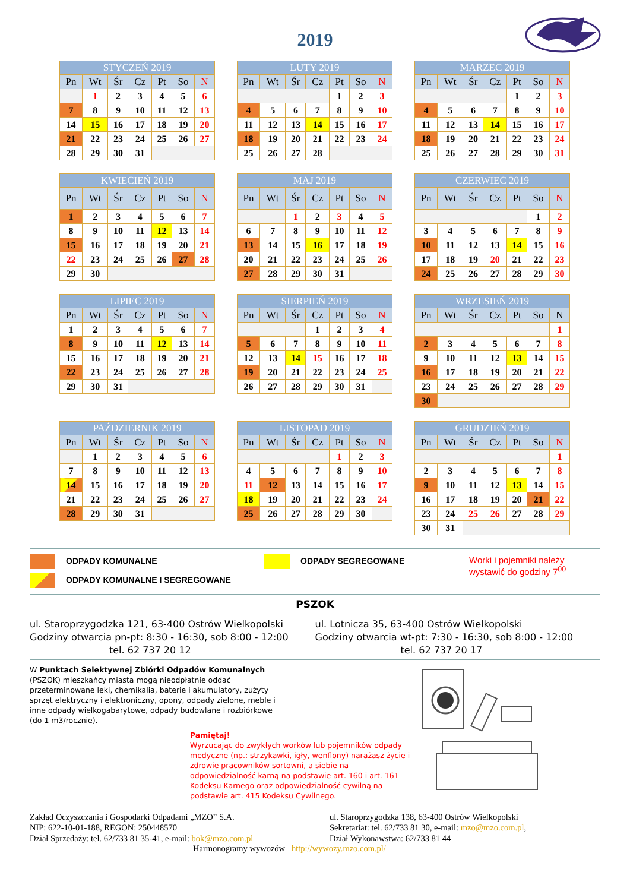2019
| STYCZEŃ 2019 | | | | | | |
| --- | --- | --- | --- | --- | --- | --- |
| Pn | Wt | Śr | Cz | Pt | So | N |
| | 1 | 2 | 3 | 4 | 5 | 6 |
| 7 | 8 | 9 | 10 | 11 | 12 | 13 |
| 14 | 15 | 16 | 17 | 18 | 19 | 20 |
| 21 | 22 | 23 | 24 | 25 | 26 | 27 |
| 28 | 29 | 30 | 31 | | | |
| LUTY 2019 | | | | | | |
| --- | --- | --- | --- | --- | --- | --- |
| Pn | Wt | Śr | Cz | Pt | So | N |
| | | | | 1 | 2 | 3 |
| 4 | 5 | 6 | 7 | 8 | 9 | 10 |
| 11 | 12 | 13 | 14 | 15 | 16 | 17 |
| 18 | 19 | 20 | 21 | 22 | 23 | 24 |
| 25 | 26 | 27 | 28 | | | |
| MARZEC 2019 | | | | | | |
| --- | --- | --- | --- | --- | --- | --- |
| Pn | Wt | Śr | Cz | Pt | So | N |
| | | | | 1 | 2 | 3 |
| 4 | 5 | 6 | 7 | 8 | 9 | 10 |
| 11 | 12 | 13 | 14 | 15 | 16 | 17 |
| 18 | 19 | 20 | 21 | 22 | 23 | 24 |
| 25 | 26 | 27 | 28 | 29 | 30 | 31 |
| KWIECIEŃ 2019 | | | | | | |
| --- | --- | --- | --- | --- | --- | --- |
| Pn | Wt | Śr | Cz | Pt | So | N |
| 1 | 2 | 3 | 4 | 5 | 6 | 7 |
| 8 | 9 | 10 | 11 | 12 | 13 | 14 |
| 15 | 16 | 17 | 18 | 19 | 20 | 21 |
| 22 | 23 | 24 | 25 | 26 | 27 | 28 |
| 29 | 30 | | | | | |
| MAJ 2019 | | | | | | |
| --- | --- | --- | --- | --- | --- | --- |
| Pn | Wt | Śr | Cz | Pt | So | N |
| | | 1 | 2 | 3 | 4 | 5 |
| 6 | 7 | 8 | 9 | 10 | 11 | 12 |
| 13 | 14 | 15 | 16 | 17 | 18 | 19 |
| 20 | 21 | 22 | 23 | 24 | 25 | 26 |
| 27 | 28 | 29 | 30 | 31 | | |
| CZERWIEC 2019 | | | | | | |
| --- | --- | --- | --- | --- | --- | --- |
| Pn | Wt | Śr | Cz | Pt | So | N |
| | | | | | 1 | 2 |
| 3 | 4 | 5 | 6 | 7 | 8 | 9 |
| 10 | 11 | 12 | 13 | 14 | 15 | 16 |
| 17 | 18 | 19 | 20 | 21 | 22 | 23 |
| 24 | 25 | 26 | 27 | 28 | 29 | 30 |
| LIPIEC 2019 | | | | | | |
| --- | --- | --- | --- | --- | --- | --- |
| Pn | Wt | Śr | Cz | Pt | So | N |
| 1 | 2 | 3 | 4 | 5 | 6 | 7 |
| 8 | 9 | 10 | 11 | 12 | 13 | 14 |
| 15 | 16 | 17 | 18 | 19 | 20 | 21 |
| 22 | 23 | 24 | 25 | 26 | 27 | 28 |
| 29 | 30 | 31 | | | | |
| SIERPIEŃ 2019 | | | | | | |
| --- | --- | --- | --- | --- | --- | --- |
| Pn | Wt | Śr | Cz | Pt | So | N |
| | | | 1 | 2 | 3 | 4 |
| 5 | 6 | 7 | 8 | 9 | 10 | 11 |
| 12 | 13 | 14 | 15 | 16 | 17 | 18 |
| 19 | 20 | 21 | 22 | 23 | 24 | 25 |
| 26 | 27 | 28 | 29 | 30 | 31 | |
| WRZESIEŃ 2019 | | | | | | |
| --- | --- | --- | --- | --- | --- | --- |
| Pn | Wt | Śr | Cz | Pt | So | N |
| | | | | | | 1 |
| 2 | 3 | 4 | 5 | 6 | 7 | 8 |
| 9 | 10 | 11 | 12 | 13 | 14 | 15 |
| 16 | 17 | 18 | 19 | 20 | 21 | 22 |
| 23 | 24 | 25 | 26 | 27 | 28 | 29 |
| 30 | | | | | | |
| PAŹDZIERNIK 2019 | | | | | | |
| --- | --- | --- | --- | --- | --- | --- |
| Pn | Wt | Śr | Cz | Pt | So | N |
| | 1 | 2 | 3 | 4 | 5 | 6 |
| 7 | 8 | 9 | 10 | 11 | 12 | 13 |
| 14 | 15 | 16 | 17 | 18 | 19 | 20 |
| 21 | 22 | 23 | 24 | 25 | 26 | 27 |
| 28 | 29 | 30 | 31 | | | |
| LISTOPAD 2019 | | | | | | |
| --- | --- | --- | --- | --- | --- | --- |
| Pn | Wt | Śr | Cz | Pt | So | N |
| | | | | 1 | 2 | 3 |
| 4 | 5 | 6 | 7 | 8 | 9 | 10 |
| 11 | 12 | 13 | 14 | 15 | 16 | 17 |
| 18 | 19 | 20 | 21 | 22 | 23 | 24 |
| 25 | 26 | 27 | 28 | 29 | 30 | |
| GRUDZIEŃ 2019 | | | | | | |
| --- | --- | --- | --- | --- | --- | --- |
| Pn | Wt | Śr | Cz | Pt | So | N |
| | | | | | | 1 |
| 2 | 3 | 4 | 5 | 6 | 7 | 8 |
| 9 | 10 | 11 | 12 | 13 | 14 | 15 |
| 16 | 17 | 18 | 19 | 20 | 21 | 22 |
| 23 | 24 | 25 | 26 | 27 | 28 | 29 |
| 30 | 31 | | | | | |
ODPADY KOMUNALNE
ODPADY KOMUNALNE I SEGREGOWANE
ODPADY SEGREGOWANE
Worki i pojemniki należy
wystawić do godziny 7<sup>00</sup>
PSZOK
ul. Staroprzygodzka 121, 63-400 Ostrów Wielkopolski
Godziny otwarcia pn-pt: 8:30 - 16:30, sob 8:00 - 12:00
tel. 62 737 20 12
ul. Lotnicza 35, 63-400 Ostrów Wielkopolski
Godziny otwarcia wt-pt: 7:30 - 16:30, sob 8:00 - 12:00
tel. 62 737 20 17
W Punktach Selektywnej Zbiórki Odpadów Komunalnych (PSZOK) mieszkańcy miasta mogą nieodpłatnie oddać przeterminowane leki, chemikalia, baterie i akumulatory, zużyty sprzęt elektryczny i elektroniczny, opony, odpady zielone, meble i inne odpady wielkogabarytowe, odpady budowlane i rozbiórkowe (do 1 m3/rocznie).
Pamiętaj!
Wyrzucając do zwykłych worków lub pojemników odpady medyczne (np.: strzykawki, igły, wenflony) narażasz życie i zdrowie pracowników sortowni, a siebie na odpowiedzialność karną na podstawie art. 160 i art. 161 Kodeksu Karnego oraz odpowiedzialność cywilną na podstawie art. 415 Kodeksu Cywilnego.
Zakład Oczyszczania i Gospodarki Odpadami „MZO” S.A.
NIP: 622-10-01-188, REGON: 250448570
Dział Sprzedaży: tel. 62/733 81 35-41, e-mail: bok@mzo.com.pl
ul. Staroprzygodzka 138, 63-400 Ostrów Wielkopolski
Sekretariat: tel. 62/733 81 30, e-mail: mzo@mzo.com.pl,
Dział Wykonawstwa: 62/733 81 44
Harmonogramy wywozów http://wywozy.mzo.com.pl/